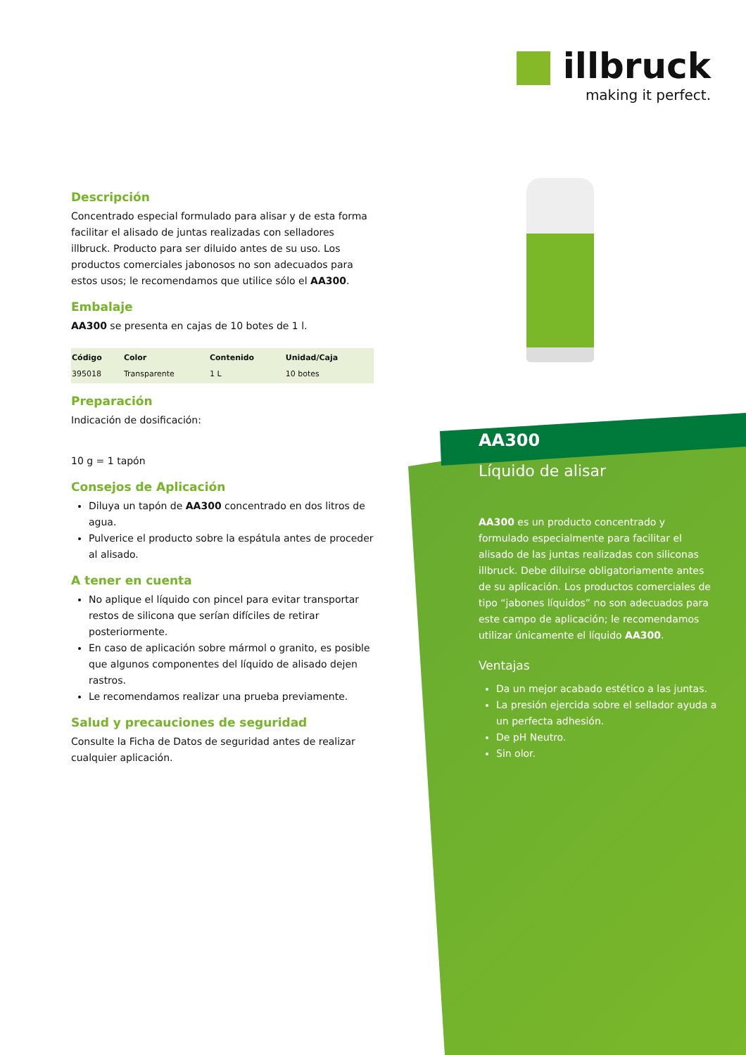illbruck
making it perfect.
Descripción
Concentrado especial formulado para alisar y de esta forma facilitar el alisado de juntas realizadas con selladores illbruck. Producto para ser diluido antes de su uso. Los productos comerciales jabonosos no son adecuados para estos usos; le recomendamos que utilice sólo el AA300.
Embalaje
AA300 se presenta en cajas de 10 botes de 1 l.
| Código | Color | Contenido | Unidad/Caja |
| --- | --- | --- | --- |
| 395018 | Transparente | 1 L | 10 botes |
Preparación
Indicación de dosificación:
10 g = 1 tapón
Consejos de Aplicación
Diluya un tapón de AA300 concentrado en dos litros de agua.
Pulverice el producto sobre la espátula antes de proceder al alisado.
A tener en cuenta
No aplique el líquido con pincel para evitar transportar restos de silicona que serían difíciles de retirar posteriormente.
En caso de aplicación sobre mármol o granito, es posible que algunos componentes del líquido de alisado dejen rastros.
Le recomendamos realizar una prueba previamente.
Salud y precauciones de seguridad
Consulte la Ficha de Datos de seguridad antes de realizar cualquier aplicación.
AA300
Líquido de alisar
AA300 es un producto concentrado y formulado especialmente para facilitar el alisado de las juntas realizadas con siliconas illbruck. Debe diluirse obligatoriamente antes de su aplicación. Los productos comerciales de tipo “jabones líquidos” no son adecuados para este campo de aplicación; le recomendamos utilizar únicamente el líquido AA300.
Ventajas
Da un mejor acabado estético a las juntas.
La presión ejercida sobre el sellador ayuda a un perfecta adhesión.
De pH Neutro.
Sin olor.